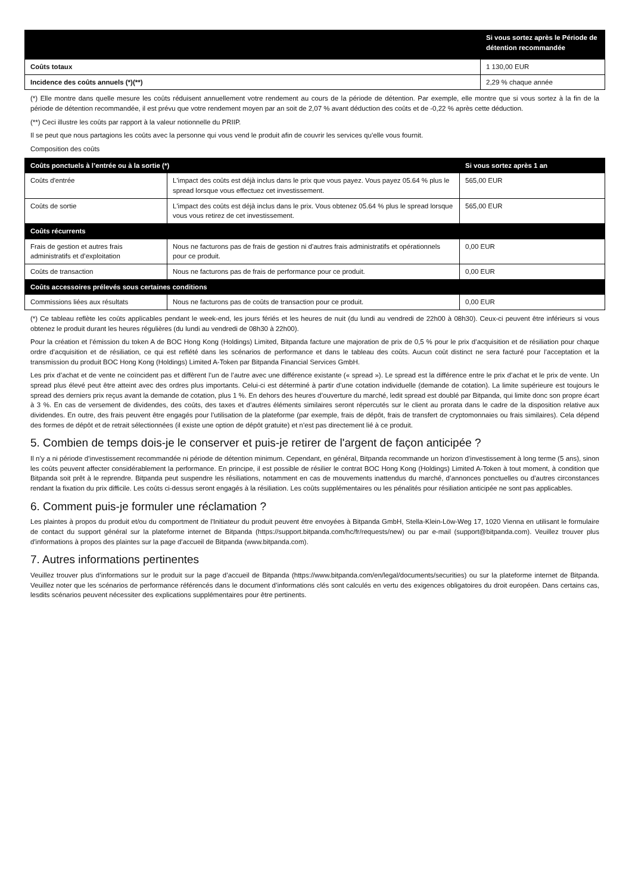| | Si vous sortez après le Période de détention recommandée |
| --- | --- |
| Coûts totaux | 1 130,00 EUR |
| Incidence des coûts annuels (*)(**) | 2,29 % chaque année |
(*) Elle montre dans quelle mesure les coûts réduisent annuellement votre rendement au cours de la période de détention. Par exemple, elle montre que si vous sortez à la fin de la période de détention recommandée, il est prévu que votre rendement moyen par an soit de 2,07 % avant déduction des coûts et de -0,22 % après cette déduction.
(**) Ceci illustre les coûts par rapport à la valeur notionnelle du PRIIP.
Il se peut que nous partagions les coûts avec la personne qui vous vend le produit afin de couvrir les services qu’elle vous fournit.
Composition des coûts
| Coûts ponctuels à l’entrée ou à la sortie (*) | | Si vous sortez après 1 an |
| --- | --- | --- |
| Coûts d'entrée | L'impact des coûts est déjà inclus dans le prix que vous payez. Vous payez 05.64 % plus le spread lorsque vous effectuez cet investissement. | 565,00 EUR |
| Coûts de sortie | L'impact des coûts est déjà inclus dans le prix. Vous obtenez 05.64 % plus le spread lorsque vous vous retirez de cet investissement. | 565,00 EUR |
| Coûts récurrents | | |
| Frais de gestion et autres frais administratifs et d’exploitation | Nous ne facturons pas de frais de gestion ni d'autres frais administratifs et opérationnels pour ce produit. | 0,00 EUR |
| Coûts de transaction | Nous ne facturons pas de frais de performance pour ce produit. | 0,00 EUR |
| Coûts accessoires prélevés sous certaines conditions | | |
| Commissions liées aux résultats | Nous ne facturons pas de coûts de transaction pour ce produit. | 0,00 EUR |
(*) Ce tableau reflète les coûts applicables pendant le week-end, les jours fériés et les heures de nuit (du lundi au vendredi de 22h00 à 08h30). Ceux-ci peuvent être inférieurs si vous obtenez le produit durant les heures régulières (du lundi au vendredi de 08h30 à 22h00).
Pour la création et l’émission du token A de BOC Hong Kong (Holdings) Limited, Bitpanda facture une majoration de prix de 0,5 % pour le prix d’acquisition et de résiliation pour chaque ordre d’acquisition et de résiliation, ce qui est reflété dans les scénarios de performance et dans le tableau des coûts. Aucun coût distinct ne sera facturé pour l’acceptation et la transmission du produit BOC Hong Kong (Holdings) Limited A-Token par Bitpanda Financial Services GmbH.
Les prix d’achat et de vente ne coïncident pas et diffèrent l’un de l’autre avec une différence existante (« spread »). Le spread est la différence entre le prix d’achat et le prix de vente. Un spread plus élevé peut être atteint avec des ordres plus importants. Celui-ci est déterminé à partir d’une cotation individuelle (demande de cotation). La limite supérieure est toujours le spread des derniers prix reçus avant la demande de cotation, plus 1 %. En dehors des heures d’ouverture du marché, ledit spread est doublé par Bitpanda, qui limite donc son propre écart à 3 %. En cas de versement de dividendes, des coûts, des taxes et d’autres éléments similaires seront répercutés sur le client au prorata dans le cadre de la disposition relative aux dividendes. En outre, des frais peuvent être engagés pour l’utilisation de la plateforme (par exemple, frais de dépôt, frais de transfert de cryptomonnaies ou frais similaires). Cela dépend des formes de dépôt et de retrait sélectionnées (il existe une option de dépôt gratuite) et n’est pas directement lié à ce produit.
5. Combien de temps dois-je le conserver et puis-je retirer de l'argent de façon anticipée ?
Il n’y a ni période d’investissement recommandée ni période de détention minimum. Cependant, en général, Bitpanda recommande un horizon d’investissement à long terme (5 ans), sinon les coûts peuvent affecter considérablement la performance. En principe, il est possible de résilier le contrat BOC Hong Kong (Holdings) Limited A-Token à tout moment, à condition que Bitpanda soit prêt à le reprendre. Bitpanda peut suspendre les résiliations, notamment en cas de mouvements inattendus du marché, d’annonces ponctuelles ou d’autres circonstances rendant la fixation du prix difficile. Les coûts ci-dessus seront engagés à la résiliation. Les coûts supplémentaires ou les pénalités pour résiliation anticipée ne sont pas applicables.
6. Comment puis-je formuler une réclamation ?
Les plaintes à propos du produit et/ou du comportment de l'Initiateur du produit peuvent être envoyées à Bitpanda GmbH, Stella-Klein-Löw-Weg 17, 1020 Vienna en utilisant le formulaire de contact du support général sur la plateforme internet de Bitpanda (https://support.bitpanda.com/hc/fr/requests/new) ou par e-mail (support@bitpanda.com). Veuillez trouver plus d'informations à propos des plaintes sur la page d'accueil de Bitpanda (www.bitpanda.com).
7. Autres informations pertinentes
Veuillez trouver plus d’informations sur le produit sur la page d’accueil de Bitpanda (https://www.bitpanda.com/en/legal/documents/securities) ou sur la plateforme internet de Bitpanda. Veuillez noter que les scénarios de performance référencés dans le document d’informations clés sont calculés en vertu des exigences obligatoires du droit européen. Dans certains cas, lesdits scénarios peuvent nécessiter des explications supplémentaires pour être pertinents.